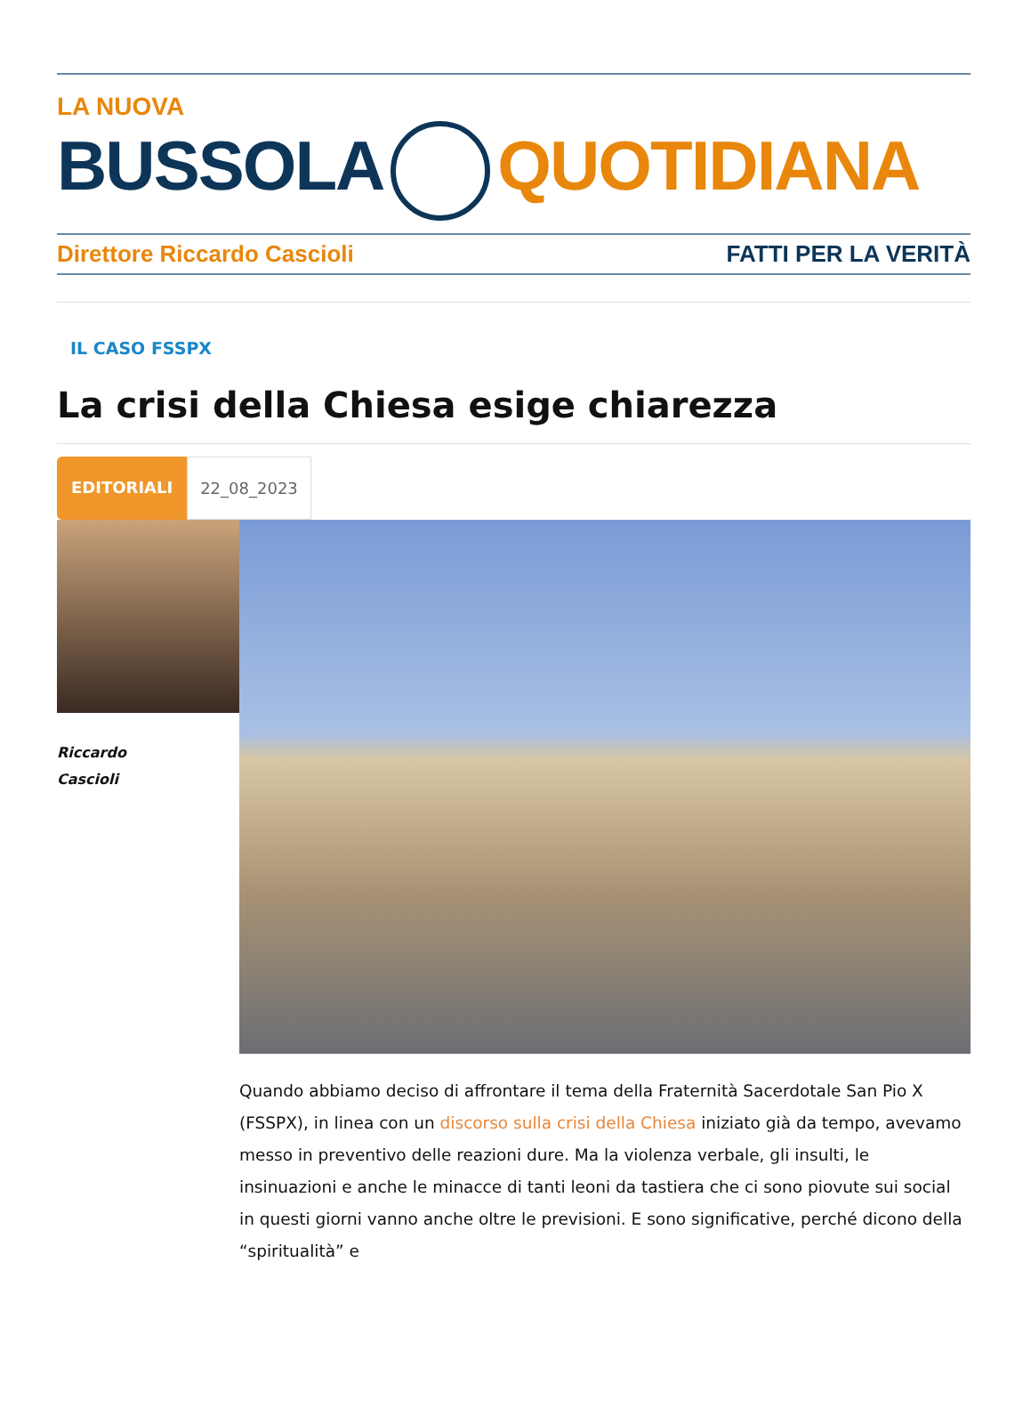LA NUOVA
BUSSOLA QUOTIDIANA
Direttore Riccardo Cascioli FATTI PER LA VERITÀ
IL CASO FSSPX
La crisi della Chiesa esige chiarezza
EDITORIALI 22_08_2023
Riccardo
Cascioli
Quando abbiamo deciso di affrontare il tema della Fraternità Sacerdotale San Pio X (FSSPX), in linea con un discorso sulla crisi della Chiesa iniziato già da tempo, avevamo messo in preventivo delle reazioni dure. Ma la violenza verbale, gli insulti, le insinuazioni e anche le minacce di tanti leoni da tastiera che ci sono piovute sui social in questi giorni vanno anche oltre le previsioni. E sono significative, perché dicono della “spiritualità” e